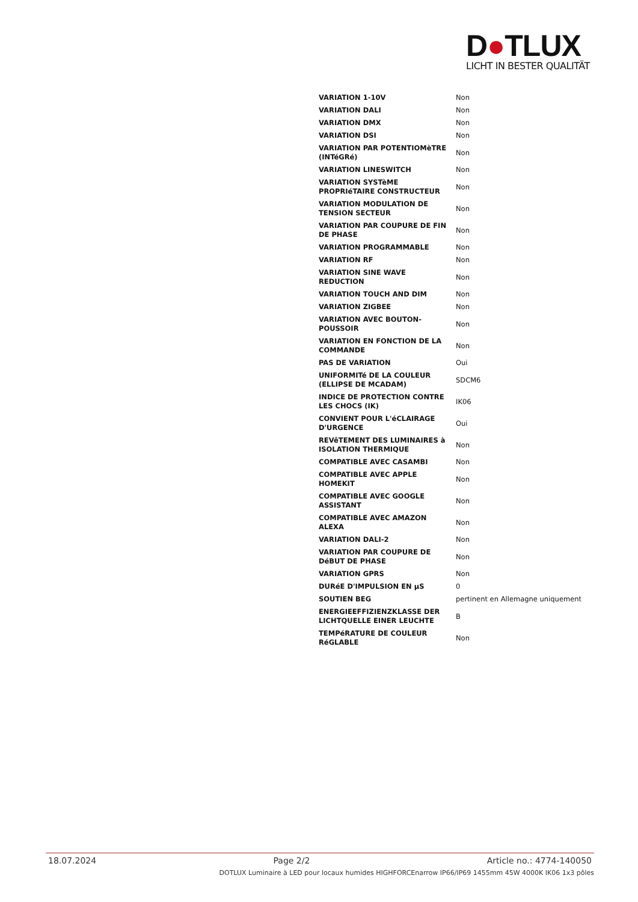D●TLUX
LICHT IN BESTER QUALITÄT
| VARIATION 1-10V | Non |
| VARIATION DALI | Non |
| VARIATION DMX | Non |
| VARIATION DSI | Non |
| VARIATION PAR POTENTIOMèTRE (INTéGRé) | Non |
| VARIATION LINESWITCH | Non |
| VARIATION SYSTèME PROPRIéTAIRE CONSTRUCTEUR | Non |
| VARIATION MODULATION DE TENSION SECTEUR | Non |
| VARIATION PAR COUPURE DE FIN DE PHASE | Non |
| VARIATION PROGRAMMABLE | Non |
| VARIATION RF | Non |
| VARIATION SINE WAVE REDUCTION | Non |
| VARIATION TOUCH AND DIM | Non |
| VARIATION ZIGBEE | Non |
| VARIATION AVEC BOUTON-POUSSOIR | Non |
| VARIATION EN FONCTION DE LA COMMANDE | Non |
| PAS DE VARIATION | Oui |
| UNIFORMITé DE LA COULEUR (ELLIPSE DE MCADAM) | SDCM6 |
| INDICE DE PROTECTION CONTRE LES CHOCS (IK) | IK06 |
| CONVIENT POUR L'éCLAIRAGE D'URGENCE | Oui |
| REVêTEMENT DES LUMINAIRES à ISOLATION THERMIQUE | Non |
| COMPATIBLE AVEC CASAMBI | Non |
| COMPATIBLE AVEC APPLE HOMEKIT | Non |
| COMPATIBLE AVEC GOOGLE ASSISTANT | Non |
| COMPATIBLE AVEC AMAZON ALEXA | Non |
| VARIATION DALI-2 | Non |
| VARIATION PAR COUPURE DE DéBUT DE PHASE | Non |
| VARIATION GPRS | Non |
| DURéE D'IMPULSION EN µS | 0 |
| SOUTIEN BEG | pertinent en Allemagne uniquement |
| ENERGIEEFFIZIENZKLASSE DER LICHTQUELLE EINER LEUCHTE | B |
| TEMPéRATURE DE COULEUR RéGLABLE | Non |
18.07.2024 Page 2/2 Article no.: 4774-140050
DOTLUX Luminaire à LED pour locaux humides HIGHFORCEnarrow IP66/IP69 1455mm 45W 4000K IK06 1x3 pôles